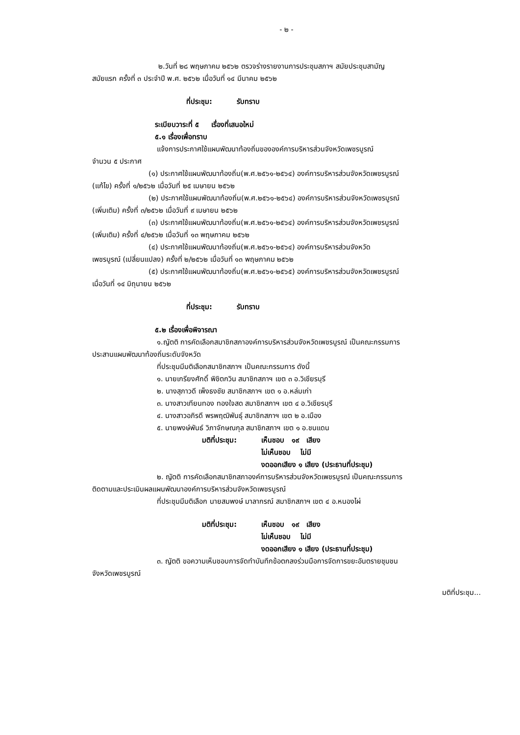- ๒ -
๒.วันที่ ๒๘ พฤษภาคม ๒๕๖๒ ตรวจร่างรายงานการประชุมสภาฯ สมัยประชุมสามัญ
สมัยแรก ครั้งที่ ๓ ประจำปี พ.ศ. ๒๕๖๒ เมื่อวันที่ ๑๔ มีนาคม ๒๕๖๒
ที่ประชุม: รับทราบ
ระเบียบวาระที่ ๕ เรื่องที่เสนอใหม่
๕.๑ เรื่องเพื่อทราบ
แจ้งการประกาศใช้แผนพัฒนาท้องถิ่นขององค์การบริหารส่วนจังหวัดเพชรบูรณ์
จำนวน ๕ ประกาศ
(๑) ประกาศใช้แผนพัฒนาท้องถิ่น(พ.ศ.๒๕๖๑-๒๕๖๔) องค์การบริหารส่วนจังหวัดเพชรบูรณ์
(แก้ไข) ครั้งที่ ๑/๒๕๖๒ เมื่อวันที่ ๒๕ เมษายน ๒๕๖๒
(๒) ประกาศใช้แผนพัฒนาท้องถิ่น(พ.ศ.๒๕๖๑-๒๕๖๔) องค์การบริหารส่วนจังหวัดเพชรบูรณ์
(เพิ่มเติม) ครั้งที่ ๓/๒๕๖๒ เมื่อวันที่ ๙ เมษายน ๒๕๖๒
(๓) ประกาศใช้แผนพัฒนาท้องถิ่น(พ.ศ.๒๕๖๑-๒๕๖๔) องค์การบริหารส่วนจังหวัดเพชรบูรณ์
(เพิ่มเติม) ครั้งที่ ๔/๒๕๖๒ เมื่อวันที่ ๑๓ พฤษภาคม ๒๕๖๒
(๔) ประกาศใช้แผนพัฒนาท้องถิ่น(พ.ศ.๒๕๖๑-๒๕๖๔) องค์การบริหารส่วนจังหวัด
เพชรบูรณ์ (เปลี่ยนแปลง) ครั้งที่ ๒/๒๕๖๒ เมื่อวันที่ ๑๓ พฤษภาคม ๒๕๖๒
(๕) ประกาศใช้แผนพัฒนาท้องถิ่น(พ.ศ.๒๕๖๑-๒๕๖๕) องค์การบริหารส่วนจังหวัดเพชรบูรณ์
เมื่อวันที่ ๑๔ มิถุนายน ๒๕๖๒
ที่ประชุม: รับทราบ
๕.๒ เรื่องเพื่อพิจารณา
๑.ญัตติ การคัดเลือกสมาชิกสภาองค์การบริหารส่วนจังหวัดเพชรบูรณ์ เป็นคณะกรรมการ
ประสานแผนพัฒนาท้องถิ่นระดับจังหวัด
ที่ประชุมมีมติเลือกสมาชิกสภาฯ เป็นคณะกรรมการ ดังนี้
๑. นายเกรียงศักดิ์ พิชิตกวิน สมาชิกสภาฯ เขต ๓ อ.วิเชียรบุรี
๒. นางสุภาวดี เพ็งธงชัย สมาชิกสภาฯ เขต ๑ อ.หล่มเก่า
๓. นางสาวเทียนทอง ทองใจสด สมาชิกสภาฯ เขต ๔ อ.วิเชียรบุรี
๔. นางสาวอภิรดี พรพฤฒิพันธุ์ สมาชิกสภาฯ เขต ๒ อ.เมือง
๕. นายพงษ์พันธ์ วิภาจักษณกุล สมาชิกสภาฯ เขต ๑ อ.ชนแดน
มติที่ประชุม: เห็นชอบ ๑๙ เสียง
ไม่เห็นชอบ ไม่มี
งดออกเสียง ๑ เสียง (ประธานที่ประชุม)
๒. ญัตติ การคัดเลือกสมาชิกสภาองค์การบริหารส่วนจังหวัดเพชรบูรณ์ เป็นคณะกรรมการ
ติดตามและประเมินผลแผนพัฒนาองค์การบริหารส่วนจังหวัดเพชรบูรณ์
ที่ประชุมมีมติเลือก นายสมพงษ์ มาลากรณ์ สมาชิกสภาฯ เขต ๔ อ.หนองไผ่
มติที่ประชุม: เห็นชอบ ๑๙ เสียง
ไม่เห็นชอบ ไม่มี
งดออกเสียง ๑ เสียง (ประธานที่ประชุม)
๓. ญัตติ ขอความเห็นชอบการจัดทำบันทึกข้อตกลงร่วมมือการจัดการขยะอันตรายชุมชน
จังหวัดเพชรบูรณ์
มติที่ประชุม...